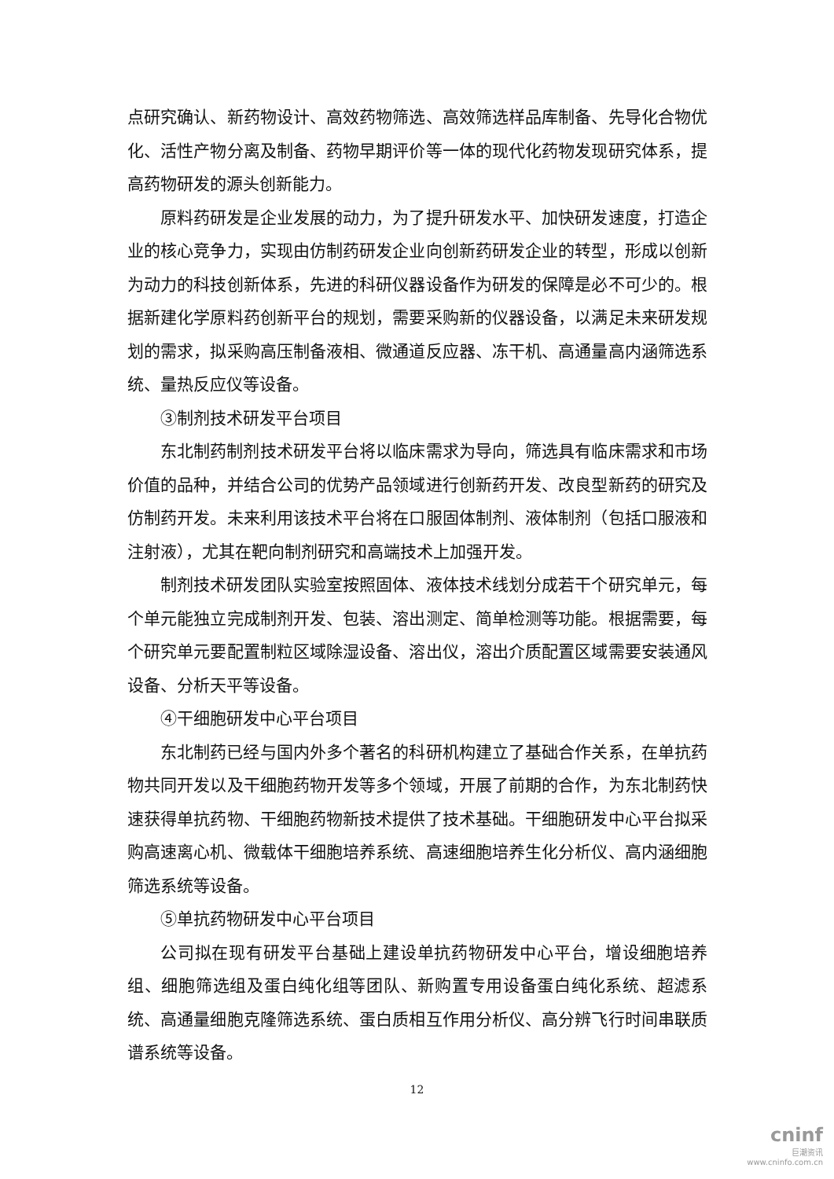点研究确认、新药物设计、高效药物筛选、高效筛选样品库制备、先导化合物优化、活性产物分离及制备、药物早期评价等一体的现代化药物发现研究体系，提高药物研发的源头创新能力。
原料药研发是企业发展的动力，为了提升研发水平、加快研发速度，打造企业的核心竞争力，实现由仿制药研发企业向创新药研发企业的转型，形成以创新为动力的科技创新体系，先进的科研仪器设备作为研发的保障是必不可少的。根据新建化学原料药创新平台的规划，需要采购新的仪器设备，以满足未来研发规划的需求，拟采购高压制备液相、微通道反应器、冻干机、高通量高内涵筛选系统、量热反应仪等设备。
③制剂技术研发平台项目
东北制药制剂技术研发平台将以临床需求为导向，筛选具有临床需求和市场价值的品种，并结合公司的优势产品领域进行创新药开发、改良型新药的研究及仿制药开发。未来利用该技术平台将在口服固体制剂、液体制剂（包括口服液和注射液），尤其在靶向制剂研究和高端技术上加强开发。
制剂技术研发团队实验室按照固体、液体技术线划分成若干个研究单元，每个单元能独立完成制剂开发、包装、溶出测定、简单检测等功能。根据需要，每个研究单元要配置制粒区域除湿设备、溶出仪，溶出介质配置区域需要安装通风设备、分析天平等设备。
④干细胞研发中心平台项目
东北制药已经与国内外多个著名的科研机构建立了基础合作关系，在单抗药物共同开发以及干细胞药物开发等多个领域，开展了前期的合作，为东北制药快速获得单抗药物、干细胞药物新技术提供了技术基础。干细胞研发中心平台拟采购高速离心机、微载体干细胞培养系统、高速细胞培养生化分析仪、高内涵细胞筛选系统等设备。
⑤单抗药物研发中心平台项目
公司拟在现有研发平台基础上建设单抗药物研发中心平台，增设细胞培养组、细胞筛选组及蛋白纯化组等团队、新购置专用设备蛋白纯化系统、超滤系统、高通量细胞克隆筛选系统、蛋白质相互作用分析仪、高分辨飞行时间串联质谱系统等设备。
12
cninf
巨潮资讯
www.cninfo.com.cn